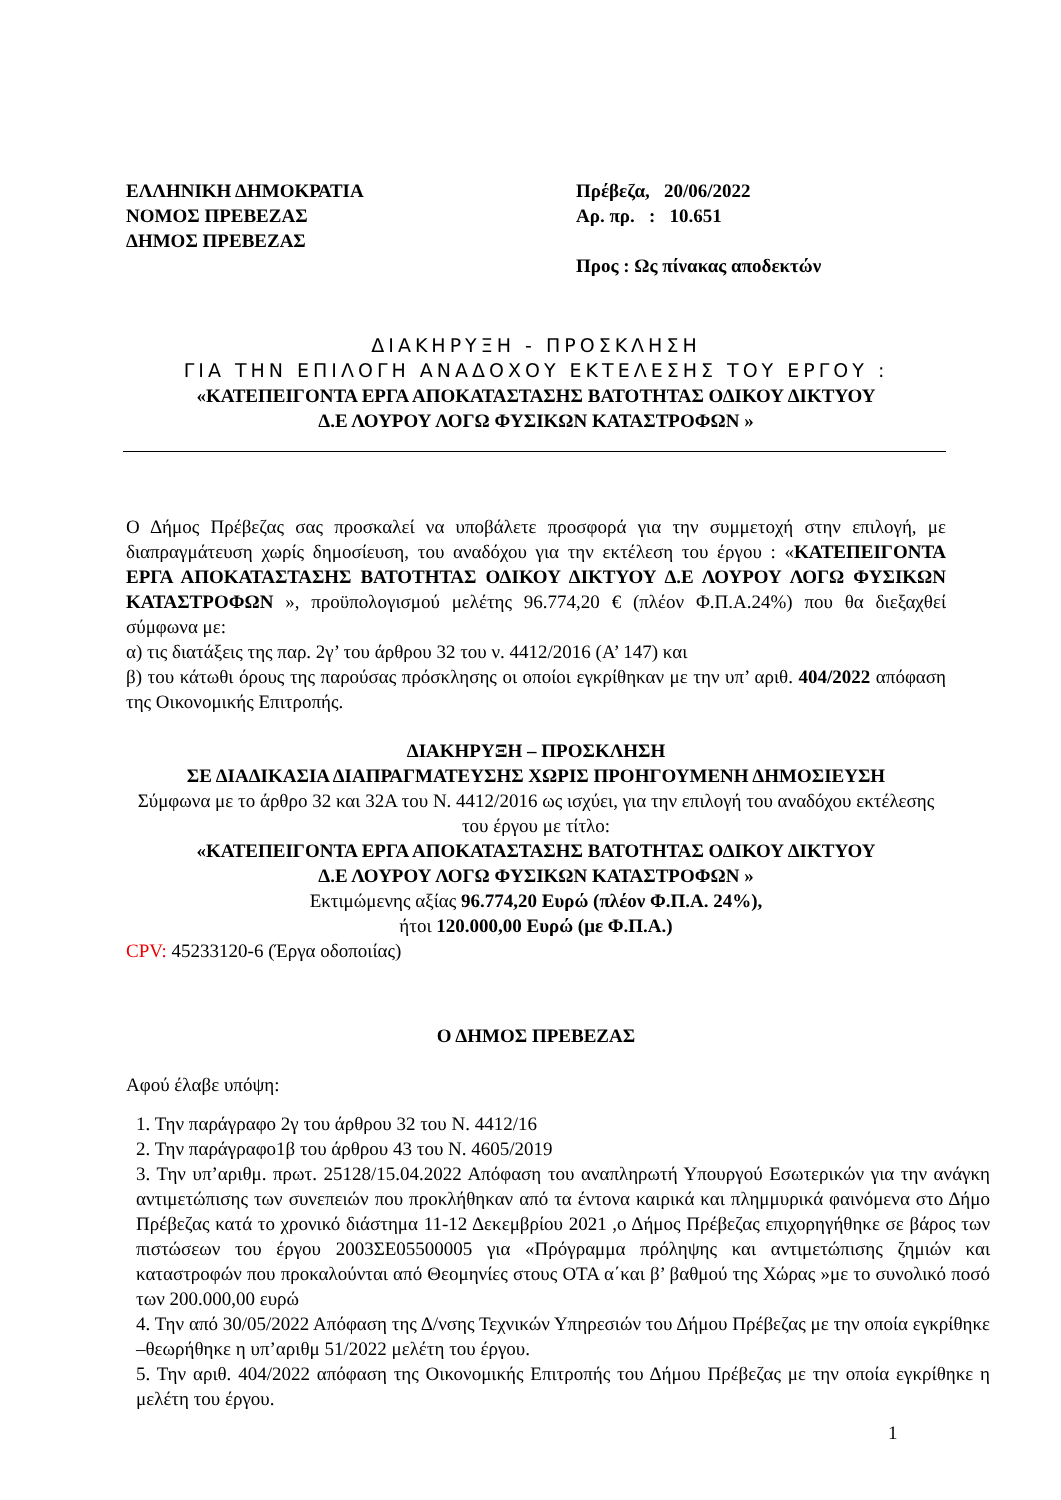ΕΛΛΗΝΙΚΗ ΔΗΜΟΚΡΑΤΙΑ
ΝΟΜΟΣ ΠΡΕΒΕΖΑΣ
ΔΗΜΟΣ ΠΡΕΒΕΖΑΣ
Πρέβεζα, 20/06/2022
Αρ. πρ. : 10.651
Προς : Ως πίνακας αποδεκτών
ΔΙΑΚΗΡΥΞΗ - ΠΡΟΣΚΛΗΣΗ
ΓΙΑ ΤΗΝ ΕΠΙΛΟΓΗ ΑΝΑΔΟΧΟΥ ΕΚΤΕΛΕΣΗΣ ΤΟΥ ΕΡΓΟΥ :
«ΚΑΤΕΠΕΙΓΟΝΤΑ ΕΡΓΑ ΑΠΟΚΑΤΑΣΤΑΣΗΣ ΒΑΤΟΤΗΤΑΣ ΟΔΙΚΟΥ ΔΙΚΤΥΟΥ
Δ.Ε ΛΟΥΡΟΥ ΛΟΓΩ ΦΥΣΙΚΩΝ ΚΑΤΑΣΤΡΟΦΩΝ »
Ο Δήμος Πρέβεζας σας προσκαλεί να υποβάλετε προσφορά για την συμμετοχή στην επιλογή, με διαπραγμάτευση χωρίς δημοσίευση, του αναδόχου για την εκτέλεση του έργου : «ΚΑΤΕΠΕΙΓΟΝΤΑ ΕΡΓΑ ΑΠΟΚΑΤΑΣΤΑΣΗΣ ΒΑΤΟΤΗΤΑΣ ΟΔΙΚΟΥ ΔΙΚΤΥΟΥ Δ.Ε ΛΟΥΡΟΥ ΛΟΓΩ ΦΥΣΙΚΩΝ ΚΑΤΑΣΤΡΟΦΩΝ », προϋπολογισμού μελέτης 96.774,20 € (πλέον Φ.Π.Α.24%) που θα διεξαχθεί σύμφωνα με:
α) τις διατάξεις της παρ. 2γ’ του άρθρου 32 του ν. 4412/2016 (Α’ 147) και
β) του κάτωθι όρους της παρούσας πρόσκλησης οι οποίοι εγκρίθηκαν με την υπ’ αριθ. 404/2022 απόφαση της Οικονομικής Επιτροπής.
ΔΙΑΚΗΡΥΞΗ – ΠΡΟΣΚΛΗΣΗ
ΣΕ ΔΙΑΔΙΚΑΣΙΑ ΔΙΑΠΡΑΓΜΑΤΕΥΣΗΣ ΧΩΡΙΣ ΠΡΟΗΓΟΥΜΕΝΗ ΔΗΜΟΣΙΕΥΣΗ
Σύμφωνα με το άρθρο 32 και 32Α του Ν. 4412/2016 ως ισχύει, για την επιλογή του αναδόχου εκτέλεσης του έργου με τίτλο:
«ΚΑΤΕΠΕΙΓΟΝΤΑ ΕΡΓΑ ΑΠΟΚΑΤΑΣΤΑΣΗΣ ΒΑΤΟΤΗΤΑΣ ΟΔΙΚΟΥ ΔΙΚΤΥΟΥ
Δ.Ε ΛΟΥΡΟΥ ΛΟΓΩ ΦΥΣΙΚΩΝ ΚΑΤΑΣΤΡΟΦΩΝ »
Εκτιμώμενης αξίας 96.774,20 Ευρώ (πλέον Φ.Π.Α. 24%),
ήτοι 120.000,00 Ευρώ (με Φ.Π.Α.)
CPV: 45233120-6 (Έργα οδοποιίας)
Ο ΔΗΜΟΣ ΠΡΕΒΕΖΑΣ
Αφού έλαβε υπόψη:
1. Την παράγραφο 2γ του άρθρου 32 του Ν. 4412/16
2. Την παράγραφο1β του άρθρου 43 του Ν. 4605/2019
3. Την υπ’αριθμ. πρωτ. 25128/15.04.2022 Απόφαση του αναπληρωτή Υπουργού Εσωτερικών για την ανάγκη αντιμετώπισης των συνεπειών που προκλήθηκαν από τα έντονα καιρικά και πλημμυρικά φαινόμενα στο Δήμο Πρέβεζας κατά το χρονικό διάστημα 11-12 Δεκεμβρίου 2021 ,ο Δήμος Πρέβεζας επιχορηγήθηκε σε βάρος των πιστώσεων του έργου 2003ΣΕ05500005 για «Πρόγραμμα πρόληψης και αντιμετώπισης ζημιών και καταστροφών που προκαλούνται από Θεομηνίες στους ΟΤΑ α΄και β’ βαθμού της Χώρας »με το συνολικό ποσό των 200.000,00 ευρώ
4. Την από 30/05/2022 Απόφαση της Δ/νσης Τεχνικών Υπηρεσιών του Δήμου Πρέβεζας με την οποία εγκρίθηκε –θεωρήθηκε η υπ’αριθμ 51/2022 μελέτη του έργου.
5. Την αριθ. 404/2022 απόφαση της Οικονομικής Επιτροπής του Δήμου Πρέβεζας με την οποία εγκρίθηκε η μελέτη του έργου.
1